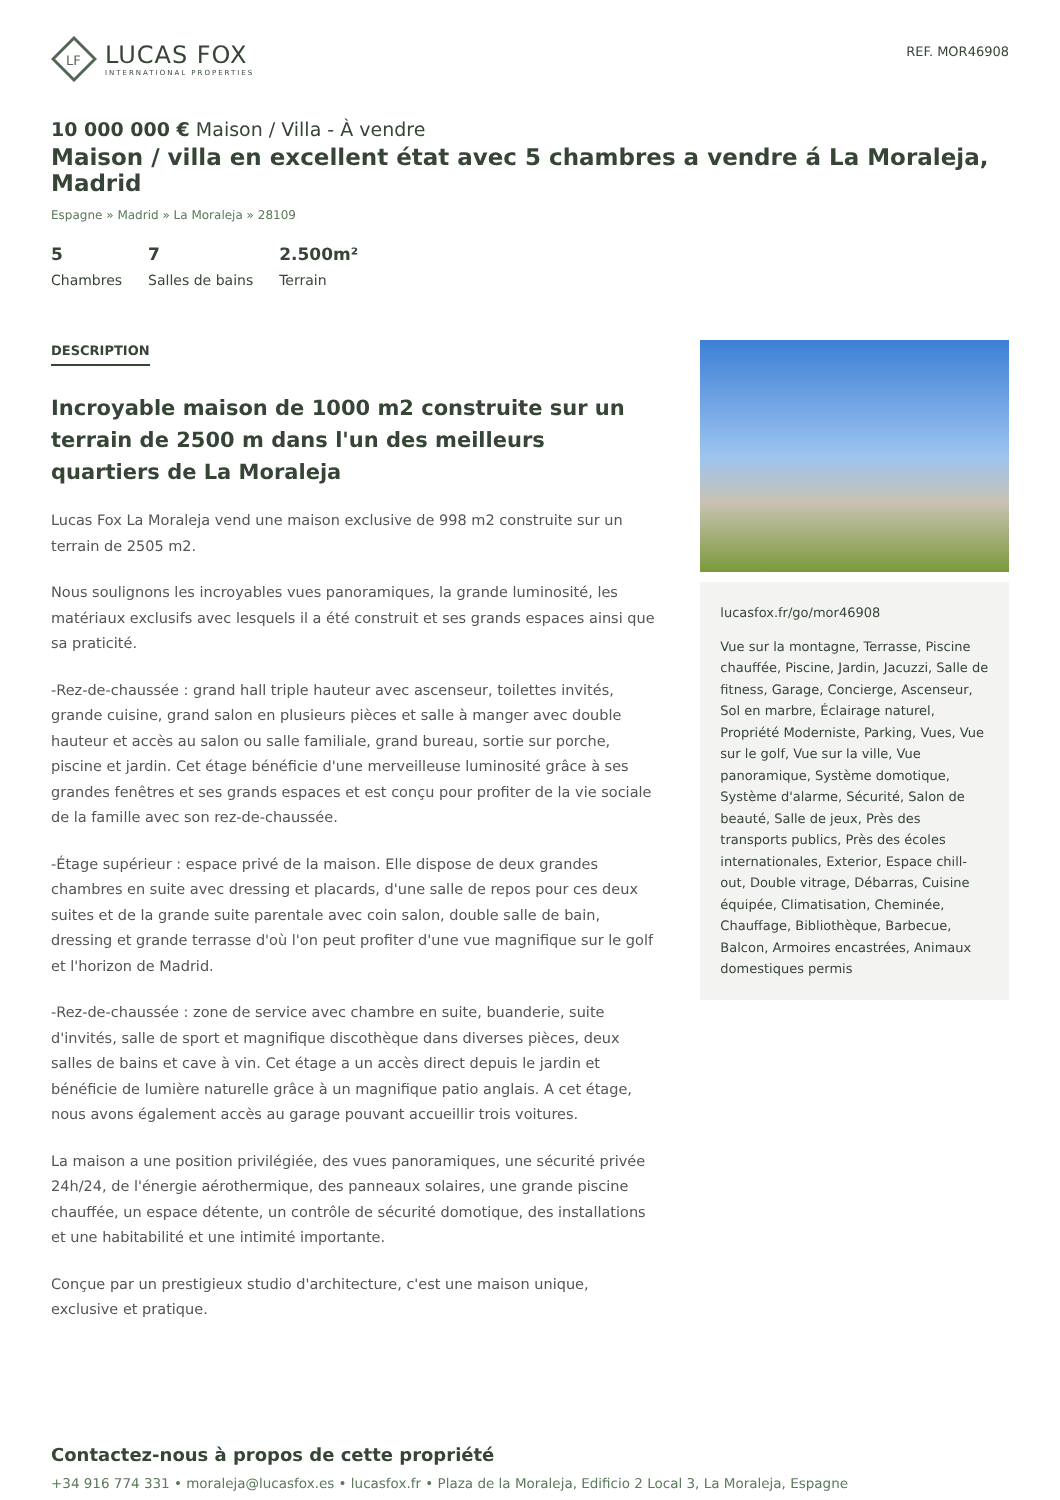LF
LUCAS FOX
INTERNATIONAL PROPERTIES
REF. MOR46908
10 000 000 € Maison / Villa - À vendre
Maison / villa en excellent état avec 5 chambres a vendre á La Moraleja, Madrid
Espagne » Madrid » La Moraleja » 28109
5
Chambres
7
Salles de bains
2.500m²
Terrain
DESCRIPTION
Incroyable maison de 1000 m2 construite sur un terrain de 2500 m dans l'un des meilleurs quartiers de La Moraleja
Lucas Fox La Moraleja vend une maison exclusive de 998 m2 construite sur un terrain de 2505 m2.
Nous soulignons les incroyables vues panoramiques, la grande luminosité, les matériaux exclusifs avec lesquels il a été construit et ses grands espaces ainsi que sa praticité.
-Rez-de-chaussée : grand hall triple hauteur avec ascenseur, toilettes invités, grande cuisine, grand salon en plusieurs pièces et salle à manger avec double hauteur et accès au salon ou salle familiale, grand bureau, sortie sur porche, piscine et jardin. Cet étage bénéficie d'une merveilleuse luminosité grâce à ses grandes fenêtres et ses grands espaces et est conçu pour profiter de la vie sociale de la famille avec son rez-de-chaussée.
-Étage supérieur : espace privé de la maison. Elle dispose de deux grandes chambres en suite avec dressing et placards, d'une salle de repos pour ces deux suites et de la grande suite parentale avec coin salon, double salle de bain, dressing et grande terrasse d'où l'on peut profiter d'une vue magnifique sur le golf et l'horizon de Madrid.
-Rez-de-chaussée : zone de service avec chambre en suite, buanderie, suite d'invités, salle de sport et magnifique discothèque dans diverses pièces, deux salles de bains et cave à vin. Cet étage a un accès direct depuis le jardin et bénéficie de lumière naturelle grâce à un magnifique patio anglais. A cet étage, nous avons également accès au garage pouvant accueillir trois voitures.
La maison a une position privilégiée, des vues panoramiques, une sécurité privée 24h/24, de l'énergie aérothermique, des panneaux solaires, une grande piscine chauffée, un espace détente, un contrôle de sécurité domotique, des installations et une habitabilité et une intimité importante.
Conçue par un prestigieux studio d'architecture, c'est une maison unique, exclusive et pratique.
lucasfox.fr/go/mor46908
Vue sur la montagne, Terrasse, Piscine chauffée, Piscine, Jardin, Jacuzzi, Salle de fitness, Garage, Concierge, Ascenseur, Sol en marbre, Éclairage naturel, Propriété Moderniste, Parking, Vues, Vue sur le golf, Vue sur la ville, Vue panoramique, Système domotique, Système d'alarme, Sécurité, Salon de beauté, Salle de jeux, Près des transports publics, Près des écoles internationales, Exterior, Espace chill-out, Double vitrage, Débarras, Cuisine équipée, Climatisation, Cheminée, Chauffage, Bibliothèque, Barbecue, Balcon, Armoires encastrées, Animaux domestiques permis
Contactez-nous à propos de cette propriété
+34 916 774 331 • moraleja@lucasfox.es • lucasfox.fr • Plaza de la Moraleja, Edificio 2 Local 3, La Moraleja, Espagne